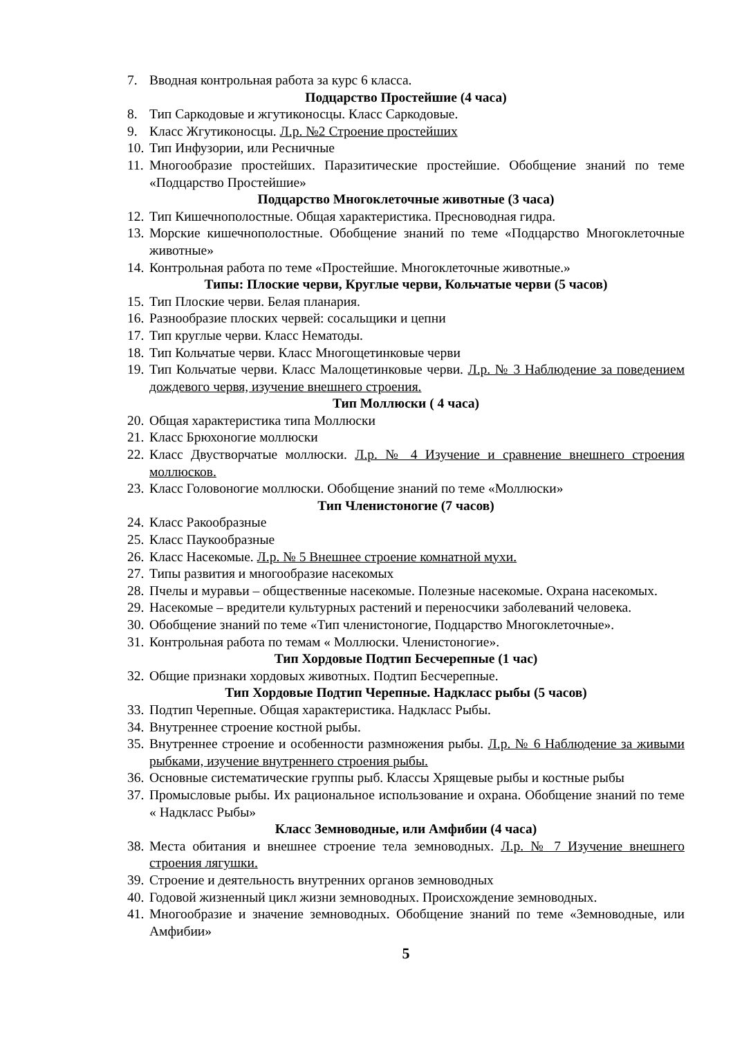7. Вводная контрольная работа за курс 6 класса.
Подцарство Простейшие (4 часа)
8. Тип Саркодовые и жгутиконосцы. Класс Саркодовые.
9. Класс Жгутиконосцы. Л.р. №2 Строение простейших
10. Тип Инфузории, или Ресничные
11. Многообразие простейших. Паразитические простейшие. Обобщение знаний по теме «Подцарство Простейшие»
Подцарство Многоклеточные животные (3 часа)
12. Тип Кишечнополостные. Общая характеристика. Пресноводная гидра.
13. Морские кишечнополостные. Обобщение знаний по теме «Подцарство Многоклеточные животные»
14. Контрольная работа по теме «Простейшие. Многоклеточные животные.»
Типы: Плоские черви, Круглые черви, Кольчатые черви (5 часов)
15. Тип Плоские черви. Белая планария.
16. Разнообразие плоских червей: сосальщики и цепни
17. Тип круглые черви. Класс Нематоды.
18. Тип Кольчатые черви. Класс Многощетинковые черви
19. Тип Кольчатые черви. Класс Малощетинковые черви. Л.р. № 3 Наблюдение за поведением дождевого червя, изучение внешнего строения.
Тип Моллюски ( 4 часа)
20. Общая характеристика типа Моллюски
21. Класс Брюхоногие моллюски
22. Класс Двустворчатые моллюски. Л.р. № 4 Изучение и сравнение внешнего строения моллюсков.
23. Класс Головоногие моллюски. Обобщение знаний по теме «Моллюски»
Тип Членистоногие (7 часов)
24. Класс Ракообразные
25. Класс Паукообразные
26. Класс Насекомые. Л.р. № 5 Внешнее строение комнатной мухи.
27. Типы развития и многообразие насекомых
28. Пчелы и муравьи – общественные насекомые. Полезные насекомые. Охрана насекомых.
29. Насекомые – вредители культурных растений и переносчики заболеваний человека.
30. Обобщение знаний по теме «Тип членистоногие, Подцарство Многоклеточные».
31. Контрольная работа по темам « Моллюски. Членистоногие».
Тип Хордовые Подтип Бесчерепные (1 час)
32. Общие признаки хордовых животных. Подтип Бесчерепные.
Тип Хордовые Подтип Черепные. Надкласс рыбы (5 часов)
33. Подтип Черепные. Общая характеристика. Надкласс Рыбы.
34. Внутреннее строение костной рыбы.
35. Внутреннее строение и особенности размножения рыбы. Л.р. № 6 Наблюдение за живыми рыбками, изучение внутреннего строения рыбы.
36. Основные систематические группы рыб. Классы Хрящевые рыбы и костные рыбы
37. Промысловые рыбы. Их рациональное использование и охрана. Обобщение знаний по теме « Надкласс Рыбы»
Класс Земноводные, или Амфибии (4 часа)
38. Места обитания и внешнее строение тела земноводных. Л.р. № 7 Изучение внешнего строения лягушки.
39. Строение и деятельность внутренних органов земноводных
40. Годовой жизненный цикл жизни земноводных. Происхождение земноводных.
41. Многообразие и значение земноводных. Обобщение знаний по теме «Земноводные, или Амфибии»
5